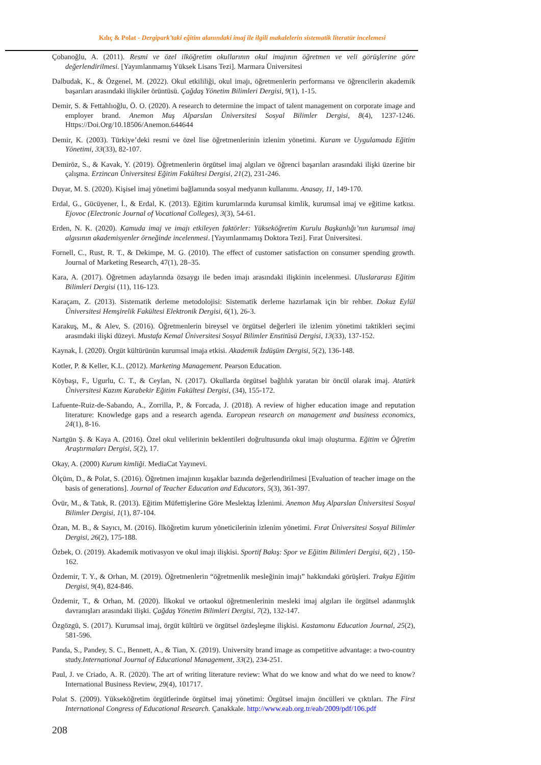Kılıç & Polat - Dergipark’taki eğitim alanındaki imaj ile ilgili makalelerin sistematik literatür incelemesi
Çobanoğlu, A. (2011). Resmi ve özel ilköğretim okullarının okul imajının öğretmen ve veli görüşlerine göre değerlendirilmesi. [Yayımlanmamış Yüksek Lisans Tezi]. Marmara Üniversitesi
Dalbudak, K., & Özgenel, M. (2022). Okul etkililiği, okul imajı, öğretmenlerin performansı ve öğrencilerin akademik başarıları arasındaki ilişkiler örüntüsü. Çağdaş Yönetim Bilimleri Dergisi, 9(1), 1-15.
Demir, S. & Fettahlıoğlu, Ö. O. (2020). A research to determine the impact of talent management on corporate image and employer brand. Anemon Muş Alparslan Üniversitesi Sosyal Bilimler Dergisi, 8(4), 1237-1246. Https://Doi.Org/10.18506/Anemon.644644
Demir, K. (2003). Türkiye’deki resmi ve özel lise öğretmenlerinin izlenim yönetimi. Kuram ve Uygulamada Eğitim Yönetimi, 33(33), 82-107.
Demiröz, S., & Kavak, Y. (2019). Öğretmenlerin örgütsel imaj algıları ve öğrenci başarıları arasındaki ilişki üzerine bir çalışma. Erzincan Üniversitesi Eğitim Fakültesi Dergisi, 21(2), 231-246.
Duyar, M. S. (2020). Kişisel imaj yönetimi bağlamında sosyal medyanın kullanımı. Anasay, 11, 149-170.
Erdal, G., Gücüyener, İ., & Erdal, K. (2013). Eğitim kurumlarında kurumsal kimlik, kurumsal imaj ve eğitime katkısı. Ejovoc (Electronic Journal of Vocational Colleges), 3(3), 54-61.
Erden, N. K. (2020). Kamuda imaj ve imajı etkileyen faktörler: Yükseköğretim Kurulu Başkanlığı’nın kurumsal imaj algısının akademisyenler örneğinde incelenmesi. [Yayımlanmamış Doktora Tezi]. Fırat Üniversitesi.
Fornell, C., Rust, R. T., & Dekimpe, M. G. (2010). The effect of customer satisfaction on consumer spending growth. Journal of Marketing Research, 47(1), 28–35.
Kara, A. (2017). Öğretmen adaylarında özsaygı ile beden imajı arasındaki ilişkinin incelenmesi. Uluslararası Eğitim Bilimleri Dergisi (11), 116-123.
Karaçam, Z. (2013). Sistematik derleme metodolojisi: Sistematik derleme hazırlamak için bir rehber. Dokuz Eylül Üniversitesi Hemşirelik Fakültesi Elektronik Dergisi, 6(1), 26-3.
Karakuş, M., & Alev, S. (2016). Öğretmenlerin bireysel ve örgütsel değerleri ile izlenim yönetimi taktikleri seçimi arasındaki ilişki düzeyi. Mustafa Kemal Üniversitesi Sosyal Bilimler Enstitüsü Dergisi, 13(33), 137-152.
Kaynak, İ. (2020). Örgüt kültürünün kurumsal imaja etkisi. Akademik İzdüşüm Dergisi, 5(2), 136-148.
Kotler, P. & Keller, K.L. (2012). Marketing Management. Pearson Education.
Köybaşı, F., Ugurlu, C. T., & Ceylan, N. (2017). Okullarda örgütsel bağlılık yaratan bir öncül olarak imaj. Atatürk Üniversitesi Kazım Karabekir Eğitim Fakültesi Dergisi, (34), 155-172.
Lafuente-Ruiz-de-Sabando, A., Zorrilla, P., & Forcada, J. (2018). A review of higher education image and reputation literature: Knowledge gaps and a research agenda. European research on management and business economics, 24(1), 8-16.
Nartgün Ş. & Kaya A. (2016). Özel okul velilerinin beklentileri doğrultusunda okul imajı oluşturma. Eğitim ve Öğretim Araştırmaları Dergisi, 5(2), 17.
Okay, A. (2000) Kurum kimliği. MediaCat Yayınevi.
Ölçüm, D., & Polat, S. (2016). Öğretmen imajının kuşaklar bazında değerlendirilmesi [Evaluation of teacher image on the basis of generations]. Journal of Teacher Education and Educators, 5(3), 361-397.
Övür, M., & Tatık, R. (2013). Eğitim Müfettişlerine Göre Meslektaş İzlenimi. Anemon Muş Alparslan Üniversitesi Sosyal Bilimler Dergisi, 1(1), 87-104.
Özan, M. B., & Sayıcı, M. (2016). İlköğretim kurum yöneticilerinin izlenim yönetimi. Fırat Üniversitesi Sosyal Bilimler Dergisi, 26(2), 175-188.
Özbek, O. (2019). Akademik motivasyon ve okul imajı ilişkisi. Sportif Bakış: Spor ve Eğitim Bilimleri Dergisi, 6(2) , 150-162.
Özdemir, T. Y., & Orhan, M. (2019). Öğretmenlerin “öğretmenlik mesleğinin imajı” hakkındaki görüşleri. Trakya Eğitim Dergisi, 9(4), 824-846.
Özdemir, T., & Orhan, M. (2020). İlkokul ve ortaokul öğretmenlerinin mesleki imaj algıları ile örgütsel adanmışlık davranışları arasındaki ilişki. Çağdaş Yönetim Bilimleri Dergisi, 7(2), 132-147.
Özgözgü, S. (2017). Kurumsal imaj, örgüt kültürü ve örgütsel özdeşleşme ilişkisi. Kastamonu Education Journal, 25(2), 581-596.
Panda, S., Pandey, S. C., Bennett, A., & Tian, X. (2019). University brand image as competitive advantage: a two-country study.International Journal of Educational Management, 33(2), 234-251.
Paul, J. ve Criado, A. R. (2020). The art of writing literature review: What do we know and what do we need to know? International Business Review, 29(4), 101717.
Polat S. (2009). Yükseköğretim örgütlerinde örgütsel imaj yönetimi: Örgütsel imajın öncülleri ve çıktıları. The First International Congress of Educational Research. Çanakkale. http://www.eab.org.tr/eab/2009/pdf/106.pdf
208